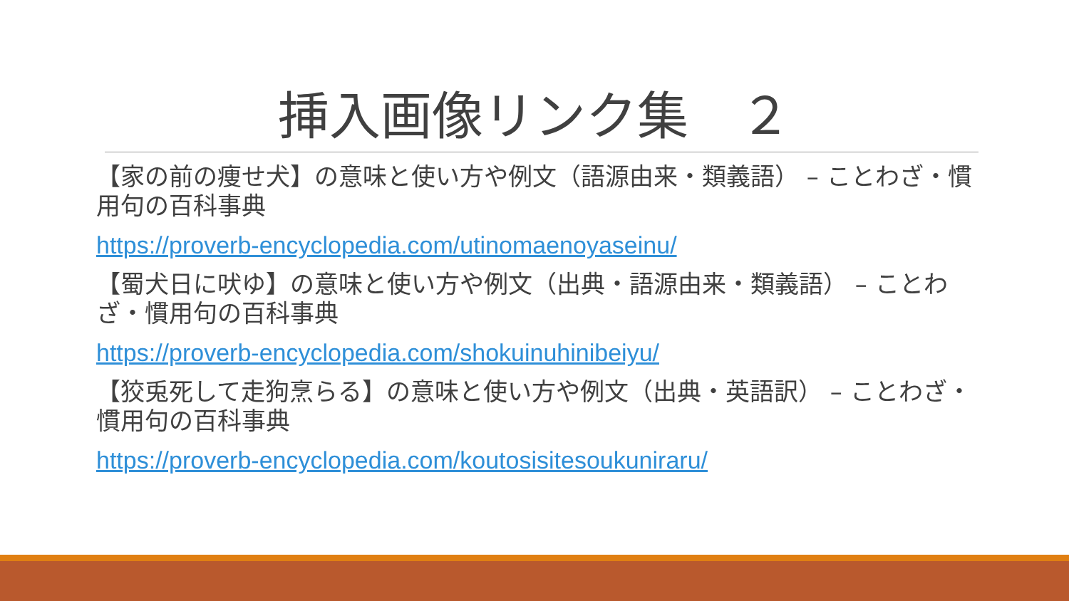挿入画像リンク集　２
【家の前の痩せ犬】の意味と使い方や例文（語源由来・類義語） – ことわざ・慣用句の百科事典
https://proverb-encyclopedia.com/utinomaenoyaseinu/
【蜀犬日に吠ゆ】の意味と使い方や例文（出典・語源由来・類義語） – ことわざ・慣用句の百科事典
https://proverb-encyclopedia.com/shokuinuhinibeiyu/
【狡兎死して走狗烹らる】の意味と使い方や例文（出典・英語訳） – ことわざ・慣用句の百科事典
https://proverb-encyclopedia.com/koutosisitesoukuniraru/